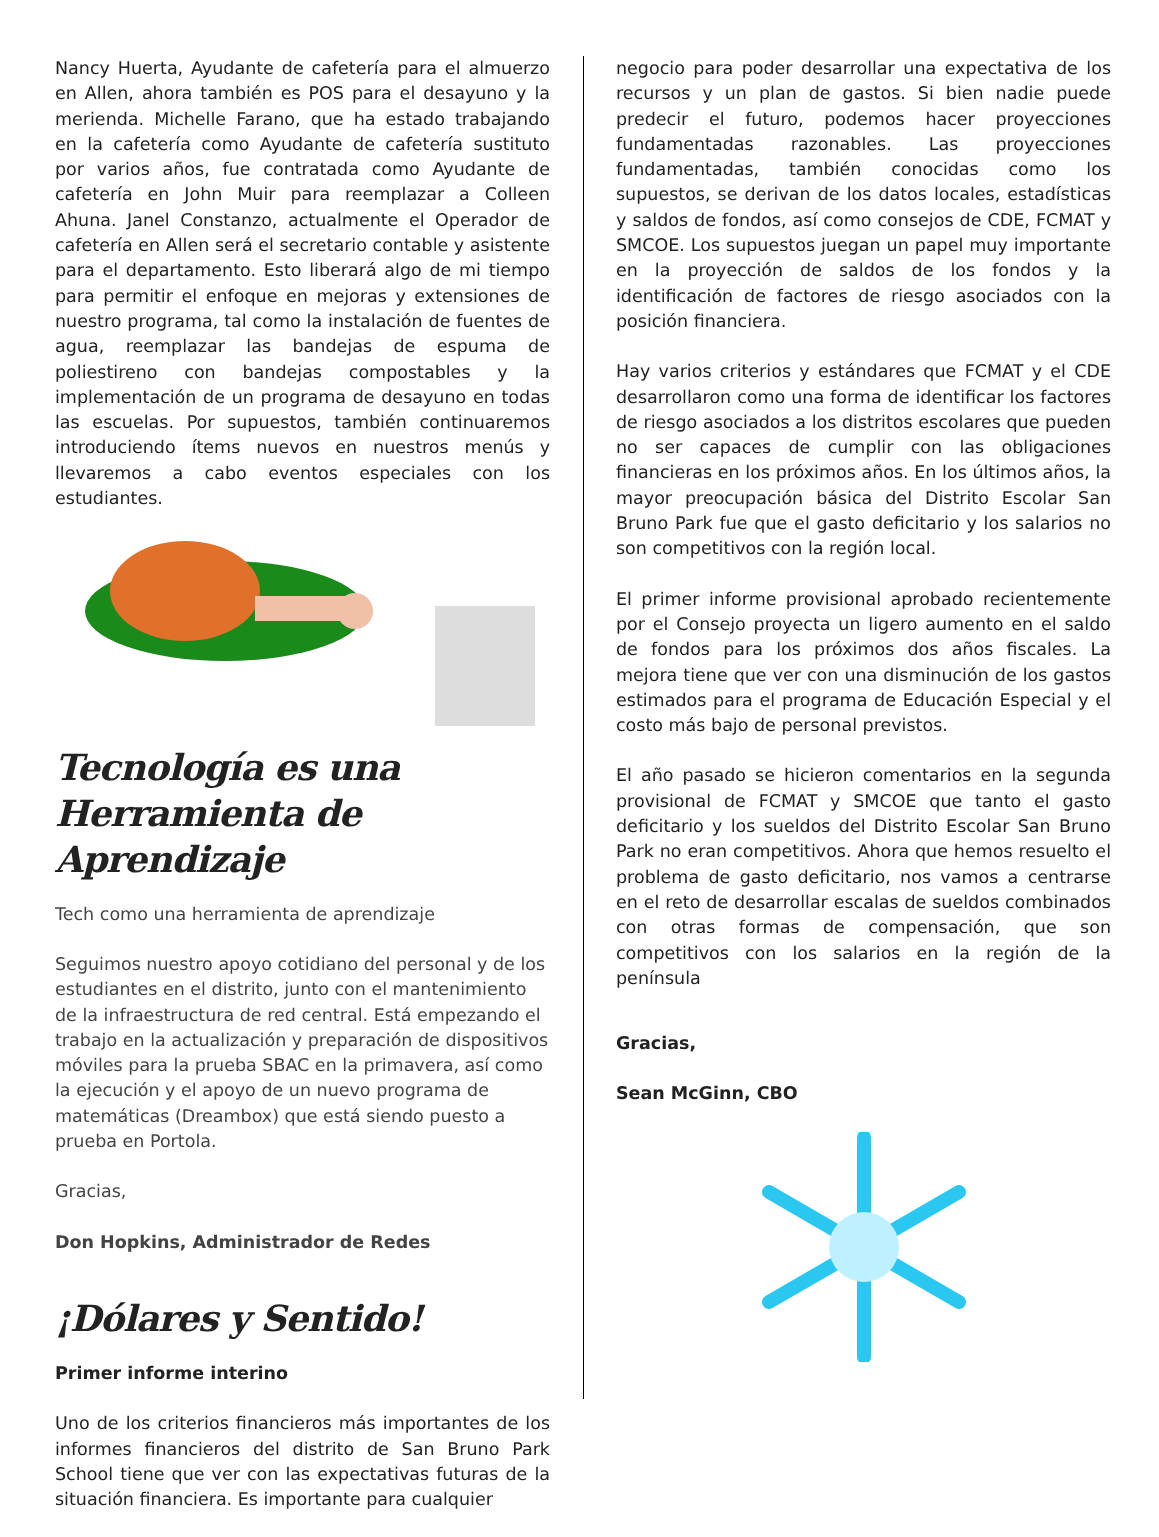Nancy Huerta, Ayudante de cafetería para el almuerzo en Allen, ahora también es POS para el desayuno y la merienda. Michelle Farano, que ha estado trabajando en la cafetería como Ayudante de cafetería sustituto por varios años, fue contratada como Ayudante de cafetería en John Muir para reemplazar a Colleen Ahuna. Janel Constanzo, actualmente el Operador de cafetería en Allen será el secretario contable y asistente para el departamento. Esto liberará algo de mi tiempo para permitir el enfoque en mejoras y extensiones de nuestro programa, tal como la instalación de fuentes de agua, reemplazar las bandejas de espuma de poliestireno con bandejas compostables y la implementación de un programa de desayuno en todas las escuelas. Por supuestos, también continuaremos introduciendo ítems nuevos en nuestros menús y llevaremos a cabo eventos especiales con los estudiantes.
Tecnología es una Herramienta de Aprendizaje
Tech como una herramienta de aprendizaje
Seguimos nuestro apoyo cotidiano del personal y de los estudiantes en el distrito, junto con el mantenimiento de la infraestructura de red central. Está empezando el trabajo en la actualización y preparación de dispositivos móviles para la prueba SBAC en la primavera, así como la ejecución y el apoyo de un nuevo programa de matemáticas (Dreambox) que está siendo puesto a prueba en Portola.
Gracias,
Don Hopkins, Administrador de Redes
¡Dólares y Sentido!
Primer informe interino
Uno de los criterios financieros más importantes de los informes financieros del distrito de San Bruno Park School tiene que ver con las expectativas futuras de la situación financiera. Es importante para cualquier
negocio para poder desarrollar una expectativa de los recursos y un plan de gastos. Si bien nadie puede predecir el futuro, podemos hacer proyecciones fundamentadas razonables. Las proyecciones fundamentadas, también conocidas como los supuestos, se derivan de los datos locales, estadísticas y saldos de fondos, así como consejos de CDE, FCMAT y SMCOE. Los supuestos juegan un papel muy importante en la proyección de saldos de los fondos y la identificación de factores de riesgo asociados con la posición financiera.
Hay varios criterios y estándares que FCMAT y el CDE desarrollaron como una forma de identificar los factores de riesgo asociados a los distritos escolares que pueden no ser capaces de cumplir con las obligaciones financieras en los próximos años. En los últimos años, la mayor preocupación básica del Distrito Escolar San Bruno Park fue que el gasto deficitario y los salarios no son competitivos con la región local.
El primer informe provisional aprobado recientemente por el Consejo proyecta un ligero aumento en el saldo de fondos para los próximos dos años fiscales. La mejora tiene que ver con una disminución de los gastos estimados para el programa de Educación Especial y el costo más bajo de personal previstos.
El año pasado se hicieron comentarios en la segunda provisional de FCMAT y SMCOE que tanto el gasto deficitario y los sueldos del Distrito Escolar San Bruno Park no eran competitivos. Ahora que hemos resuelto el problema de gasto deficitario, nos vamos a centrarse en el reto de desarrollar escalas de sueldos combinados con otras formas de compensación, que son competitivos con los salarios en la región de la península
Gracias,
Sean McGinn, CBO